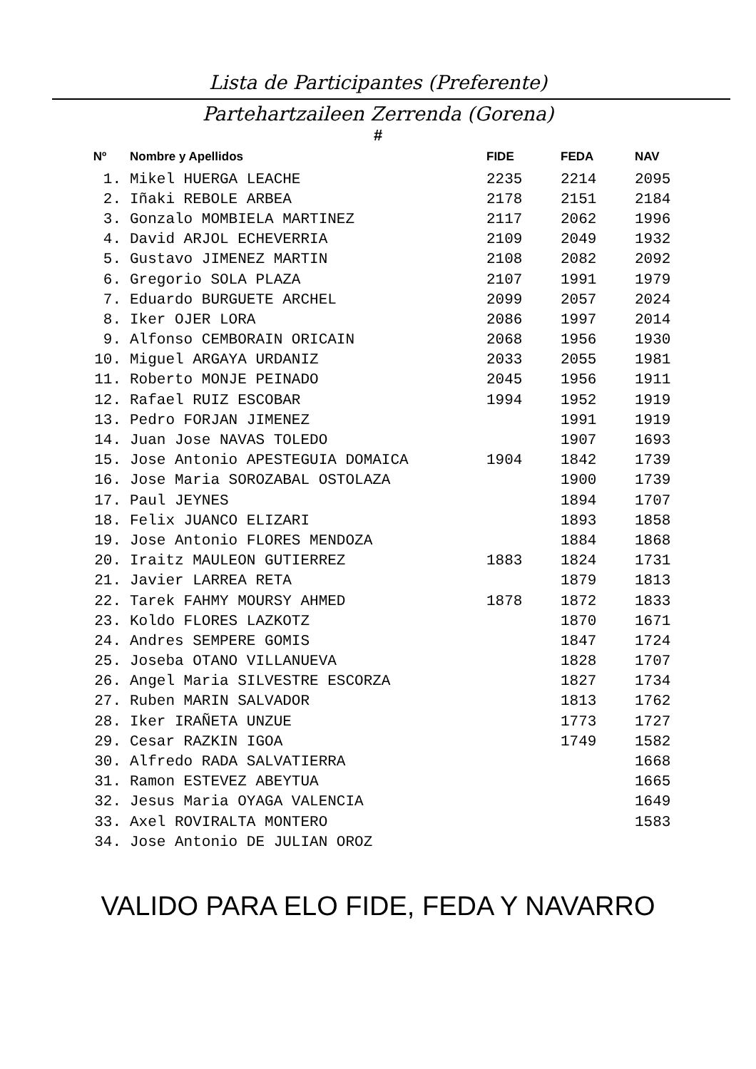Lista de Participantes (Preferente)
Partehartzaileen Zerrenda (Gorena)
#
| Nº | Nombre y Apellidos | FIDE | FEDA | NAV |
| --- | --- | --- | --- | --- |
| 1. | Mikel HUERGA LEACHE | 2235 | 2214 | 2095 |
| 2. | Iñaki REBOLE ARBEA | 2178 | 2151 | 2184 |
| 3. | Gonzalo MOMBIELA MARTINEZ | 2117 | 2062 | 1996 |
| 4. | David ARJOL ECHEVERRIA | 2109 | 2049 | 1932 |
| 5. | Gustavo JIMENEZ MARTIN | 2108 | 2082 | 2092 |
| 6. | Gregorio SOLA PLAZA | 2107 | 1991 | 1979 |
| 7. | Eduardo BURGUETE ARCHEL | 2099 | 2057 | 2024 |
| 8. | Iker OJER LORA | 2086 | 1997 | 2014 |
| 9. | Alfonso CEMBORAIN ORICAIN | 2068 | 1956 | 1930 |
| 10. | Miguel ARGAYA URDANIZ | 2033 | 2055 | 1981 |
| 11. | Roberto MONJE PEINADO | 2045 | 1956 | 1911 |
| 12. | Rafael RUIZ ESCOBAR | 1994 | 1952 | 1919 |
| 13. | Pedro FORJAN JIMENEZ | | 1991 | 1919 |
| 14. | Juan Jose NAVAS TOLEDO | | 1907 | 1693 |
| 15. | Jose Antonio APESTEGUIA DOMAICA | 1904 | 1842 | 1739 |
| 16. | Jose Maria SOROZABAL OSTOLAZA | | 1900 | 1739 |
| 17. | Paul JEYNES | | 1894 | 1707 |
| 18. | Felix JUANCO ELIZARI | | 1893 | 1858 |
| 19. | Jose Antonio FLORES MENDOZA | | 1884 | 1868 |
| 20. | Iraitz MAULEON GUTIERREZ | 1883 | 1824 | 1731 |
| 21. | Javier LARREA RETA | | 1879 | 1813 |
| 22. | Tarek FAHMY MOURSY AHMED | 1878 | 1872 | 1833 |
| 23. | Koldo FLORES LAZKOTZ | | 1870 | 1671 |
| 24. | Andres SEMPERE GOMIS | | 1847 | 1724 |
| 25. | Joseba OTANO VILLANUEVA | | 1828 | 1707 |
| 26. | Angel Maria SILVESTRE ESCORZA | | 1827 | 1734 |
| 27. | Ruben MARIN SALVADOR | | 1813 | 1762 |
| 28. | Iker IRAÑETA UNZUE | | 1773 | 1727 |
| 29. | Cesar RAZKIN IGOA | | 1749 | 1582 |
| 30. | Alfredo RADA SALVATIERRA | | | 1668 |
| 31. | Ramon ESTEVEZ ABEYTUA | | | 1665 |
| 32. | Jesus Maria OYAGA VALENCIA | | | 1649 |
| 33. | Axel ROVIRALTA MONTERO | | | 1583 |
| 34. | Jose Antonio DE JULIAN OROZ | | | |
VALIDO PARA ELO FIDE, FEDA Y NAVARRO